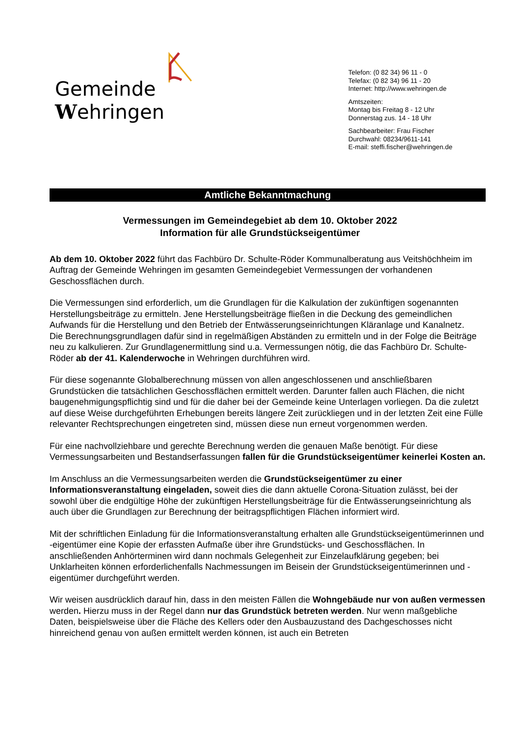Gemeinde Wehringen
Telefon: (0 82 34) 96 11 - 0
Telefax: (0 82 34) 96 11 - 20
Internet: http://www.wehringen.de
Amtszeiten:
Montag bis Freitag 8 - 12 Uhr
Donnerstag zus. 14 - 18 Uhr
Sachbearbeiter: Frau Fischer
Durchwahl: 08234/9611-141
E-mail: steffi.fischer@wehringen.de
Amtliche Bekanntmachung
Vermessungen im Gemeindegebiet ab dem 10. Oktober 2022
Information für alle Grundstückseigentümer
Ab dem 10. Oktober 2022 führt das Fachbüro Dr. Schulte-Röder Kommunalberatung aus Veitshöchheim im Auftrag der Gemeinde Wehringen im gesamten Gemeindegebiet Vermessungen der vorhandenen Geschossflächen durch.
Die Vermessungen sind erforderlich, um die Grundlagen für die Kalkulation der zukünftigen sogenannten Herstellungsbeiträge zu ermitteln. Jene Herstellungsbeiträge fließen in die Deckung des gemeindlichen Aufwands für die Herstellung und den Betrieb der Entwässerungseinrichtungen Kläranlage und Kanalnetz.
Die Berechnungsgrundlagen dafür sind in regelmäßigen Abständen zu ermitteln und in der Folge die Beiträge neu zu kalkulieren. Zur Grundlagenermittlung sind u.a. Vermessungen nötig, die das Fachbüro Dr. Schulte-Röder ab der 41. Kalenderwoche in Wehringen durchführen wird.
Für diese sogenannte Globalberechnung müssen von allen angeschlossenen und anschließbaren Grundstücken die tatsächlichen Geschossflächen ermittelt werden. Darunter fallen auch Flächen, die nicht baugenehmigungspflichtig sind und für die daher bei der Gemeinde keine Unterlagen vorliegen. Da die zuletzt auf diese Weise durchgeführten Erhebungen bereits längere Zeit zurückliegen und in der letzten Zeit eine Fülle relevanter Rechtsprechungen eingetreten sind, müssen diese nun erneut vorgenommen werden.
Für eine nachvollziehbare und gerechte Berechnung werden die genauen Maße benötigt. Für diese Vermessungsarbeiten und Bestandserfassungen fallen für die Grundstückseigentümer keinerlei Kosten an.
Im Anschluss an die Vermessungsarbeiten werden die Grundstückseigentümer zu einer Informationsveranstaltung eingeladen, soweit dies die dann aktuelle Corona-Situation zulässt, bei der sowohl über die endgültige Höhe der zukünftigen Herstellungsbeiträge für die Entwässerungseinrichtung als auch über die Grundlagen zur Berechnung der beitragspflichtigen Flächen informiert wird.
Mit der schriftlichen Einladung für die Informationsveranstaltung erhalten alle Grundstückseigentümerinnen und -eigentümer eine Kopie der erfassten Aufmaße über ihre Grundstücks- und Geschossflächen. In anschließenden Anhörterminen wird dann nochmals Gelegenheit zur Einzelaufklärung gegeben; bei Unklarheiten können erforderlichenfalls Nachmessungen im Beisein der Grundstückseigentümerinnen und -eigentümer durchgeführt werden.
Wir weisen ausdrücklich darauf hin, dass in den meisten Fällen die Wohngebäude nur von außen vermessen werden. Hierzu muss in der Regel dann nur das Grundstück betreten werden. Nur wenn maßgebliche Daten, beispielsweise über die Fläche des Kellers oder den Ausbauzustand des Dachgeschosses nicht hinreichend genau von außen ermittelt werden können, ist auch ein Betreten